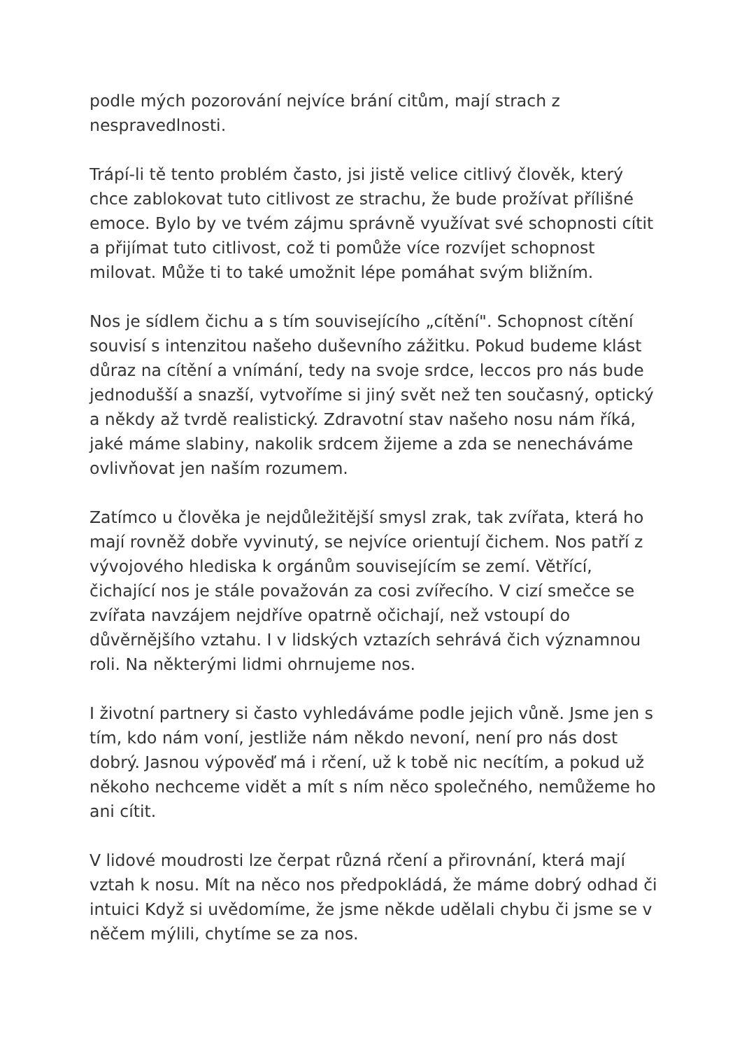podle mých pozorování nejvíce brání citům, mají strach z nespravedlnosti.
Trápí-li tě tento problém často, jsi jistě velice citlivý člověk, který chce zablokovat tuto citlivost ze strachu, že bude prožívat přílišné emoce. Bylo by ve tvém zájmu správně využívat své schopnosti cítit a přijímat tuto citlivost, což ti pomůže více rozvíjet schopnost milovat. Může ti to také umožnit lépe pomáhat svým bližním.
Nos je sídlem čichu a s tím souvisejícího „cítění". Schopnost cítění souvisí s intenzitou našeho duševního zážitku. Pokud budeme klást důraz na cítění a vnímání, tedy na svoje srdce, leccos pro nás bude jednodušší a snazší, vytvoříme si jiný svět než ten současný, optický a někdy až tvrdě realistický. Zdravotní stav našeho nosu nám říká, jaké máme slabiny, nakolik srdcem žijeme a zda se nenecháváme ovlivňovat jen naším rozumem.
Zatímco u člověka je nejdůležitější smysl zrak, tak zvířata, která ho mají rovněž dobře vyvinutý, se nejvíce orientují čichem. Nos patří z vývojového hlediska k orgánům souvisejícím se zemí. Větřící, čichající nos je stále považován za cosi zvířecího. V cizí smečce se zvířata navzájem nejdříve opatrně očichají, než vstoupí do důvěrnějšího vztahu. I v lidských vztazích sehrává čich významnou roli. Na některými lidmi ohrnujeme nos.
I životní partnery si často vyhledáváme podle jejich vůně. Jsme jen s tím, kdo nám voní, jestliže nám někdo nevoní, není pro nás dost dobrý. Jasnou výpověď má i rčení, už k tobě nic necítím, a pokud už někoho nechceme vidět a mít s ním něco společného, nemůžeme ho ani cítit.
V lidové moudrosti lze čerpat různá rčení a přirovnání, která mají vztah k nosu. Mít na něco nos předpokládá, že máme dobrý odhad či intuici Když si uvědomíme, že jsme někde udělali chybu či jsme se v něčem mýlili, chytíme se za nos.